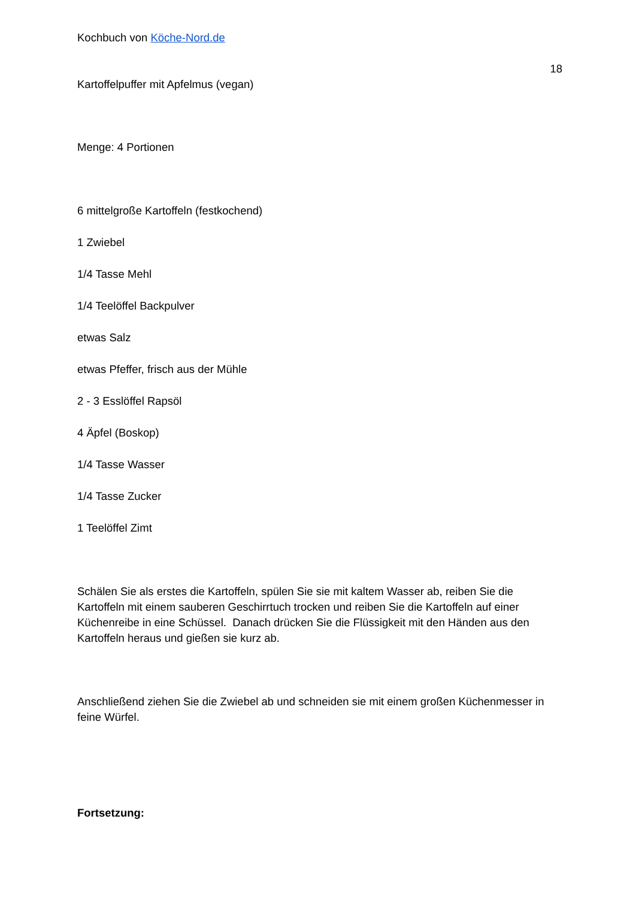Kochbuch von Köche-Nord.de
18
Kartoffelpuffer mit Apfelmus (vegan)
Menge: 4 Portionen
6 mittelgroße Kartoffeln (festkochend)
1 Zwiebel
1/4 Tasse Mehl
1/4 Teelöffel Backpulver
etwas Salz
etwas Pfeffer, frisch aus der Mühle
2 - 3 Esslöffel Rapsöl
4 Äpfel (Boskop)
1/4 Tasse Wasser
1/4 Tasse Zucker
1 Teelöffel Zimt
Schälen Sie als erstes die Kartoffeln, spülen Sie sie mit kaltem Wasser ab, reiben Sie die Kartoffeln mit einem sauberen Geschirrtuch trocken und reiben Sie die Kartoffeln auf einer Küchenreibe in eine Schüssel. Danach drücken Sie die Flüssigkeit mit den Händen aus den Kartoffeln heraus und gießen sie kurz ab.
Anschließend ziehen Sie die Zwiebel ab und schneiden sie mit einem großen Küchenmesser in feine Würfel.
Fortsetzung: